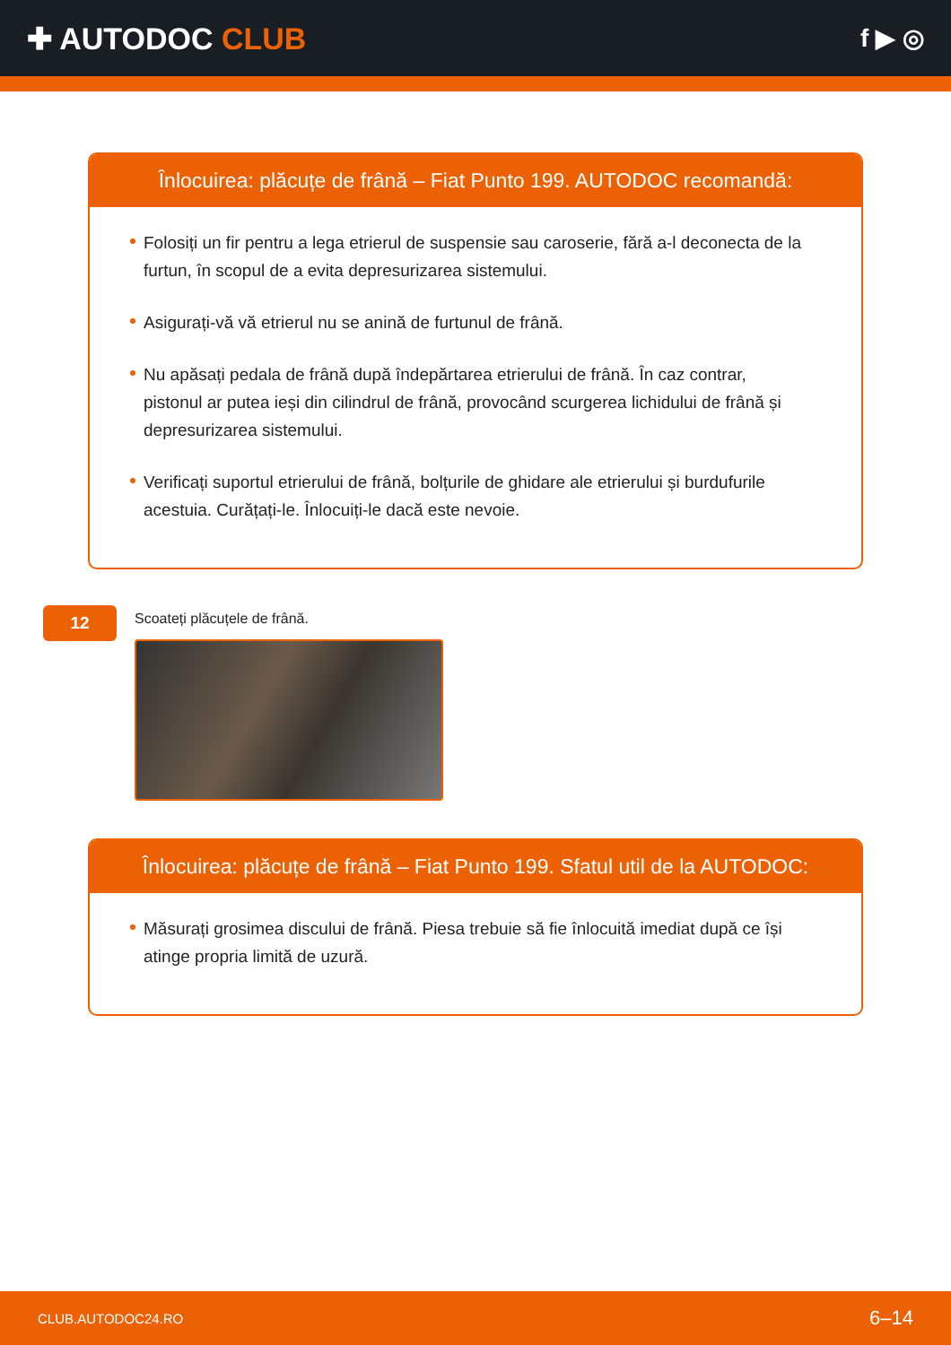✚ AUTODOC CLUB
f ▶ ◎
Înlocuirea: plăcuțe de frână – Fiat Punto 199. AUTODOC recomandă:
Folosiți un fir pentru a lega etrierul de suspensie sau caroserie, fără a-l deconecta de la furtun, în scopul de a evita depresurizarea sistemului.
Asigurați-vă vă etrierul nu se anină de furtunul de frână.
Nu apăsați pedala de frână după îndepărtarea etrierului de frână. În caz contrar, pistonul ar putea ieși din cilindrul de frână, provocând scurgerea lichidului de frână și depresurizarea sistemului.
Verificați suportul etrierului de frână, bolțurile de ghidare ale etrierului și burdufurile acestuia. Curățați-le. Înlocuiți-le dacă este nevoie.
12
Scoateți plăcuțele de frână.
Înlocuirea: plăcuțe de frână – Fiat Punto 199. Sfatul util de la AUTODOC:
Măsurați grosimea discului de frână. Piesa trebuie să fie înlocuită imediat după ce își atinge propria limită de uzură.
CLUB.AUTODOC24.RO 6–14